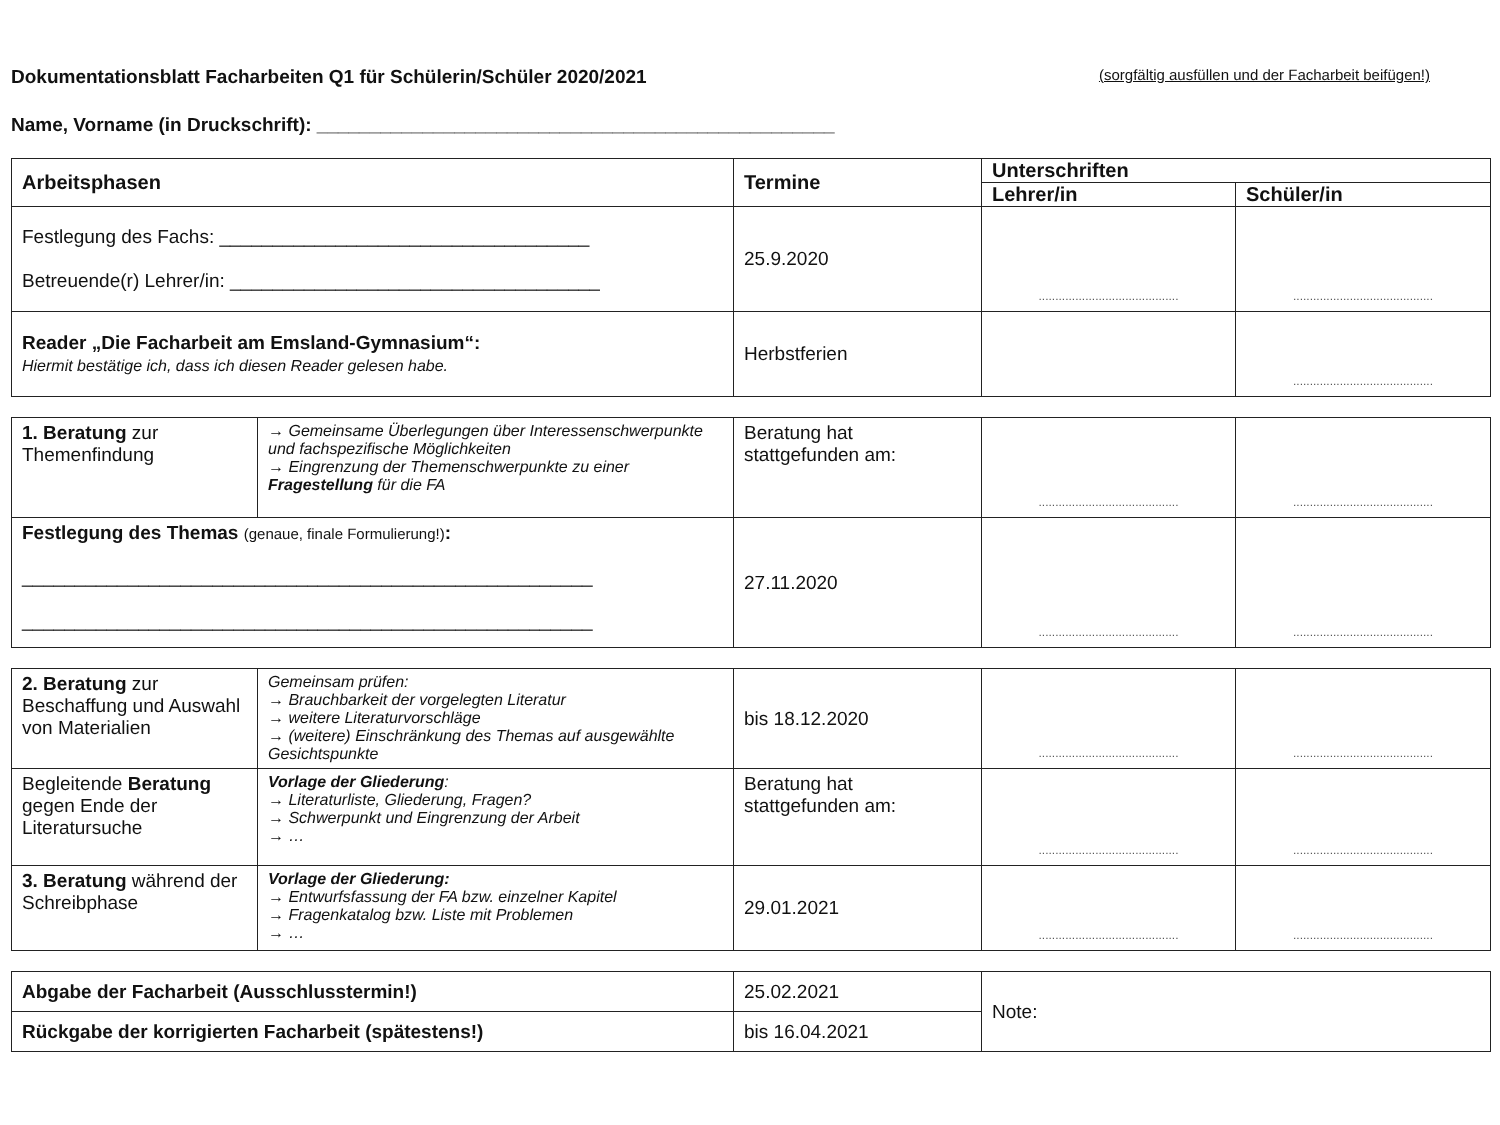Dokumentationsblatt Facharbeiten Q1 für Schülerin/Schüler 2020/2021
(sorgfältig ausfüllen und der Facharbeit beifügen!)
Name, Vorname (in Druckschrift): _________________________________________________
| Arbeitsphasen | Termine | Unterschriften | |
| --- | --- | --- | --- |
| | | Lehrer/in | Schüler/in |
| Festlegung des Fachs: ___________________________________ Betreuende(r) Lehrer/in: ___________________________________ | 25.9.2020 | .......................................... | .......................................... |
| Reader „Die Facharbeit am Emsland-Gymnasium“: Hiermit bestätige ich, dass ich diesen Reader gelesen habe. | Herbstferien | | .......................................... |
| 1. Beratung zur Themenfindung | → Gemeinsame Überlegungen über Interessenschwerpunkte und fachspezifische Möglichkeiten → Eingrenzung der Themenschwerpunkte zu einer Fragestellung für die FA | Beratung hat stattgefunden am: | .......................................... | .......................................... |
| Festlegung des Themas (genaue, finale Formulierung!) : ______________________________________________________ ______________________________________________________ | | 27.11.2020 | .......................................... | .......................................... |
| 2. Beratung zur Beschaffung und Auswahl von Materialien | Gemeinsam prüfen: → Brauchbarkeit der vorgelegten Literatur → weitere Literaturvorschläge → (weitere) Einschränkung des Themas auf ausgewählte Gesichtspunkte | bis 18.12.2020 | .......................................... | .......................................... |
| Begleitende Beratung gegen Ende der Literatursuche | Vorlage der Gliederung : → Literaturliste, Gliederung, Fragen? → Schwerpunkt und Eingrenzung der Arbeit → … | Beratung hat stattgefunden am: | .......................................... | .......................................... |
| 3. Beratung während der Schreibphase | Vorlage der Gliederung: → Entwurfsfassung der FA bzw. einzelner Kapitel → Fragenkatalog bzw. Liste mit Problemen → … | 29.01.2021 | .......................................... | .......................................... |
| Abgabe der Facharbeit (Ausschlusstermin!) | 25.02.2021 | Note: |
| Rückgabe der korrigierten Facharbeit (spätestens!) | bis 16.04.2021 | |